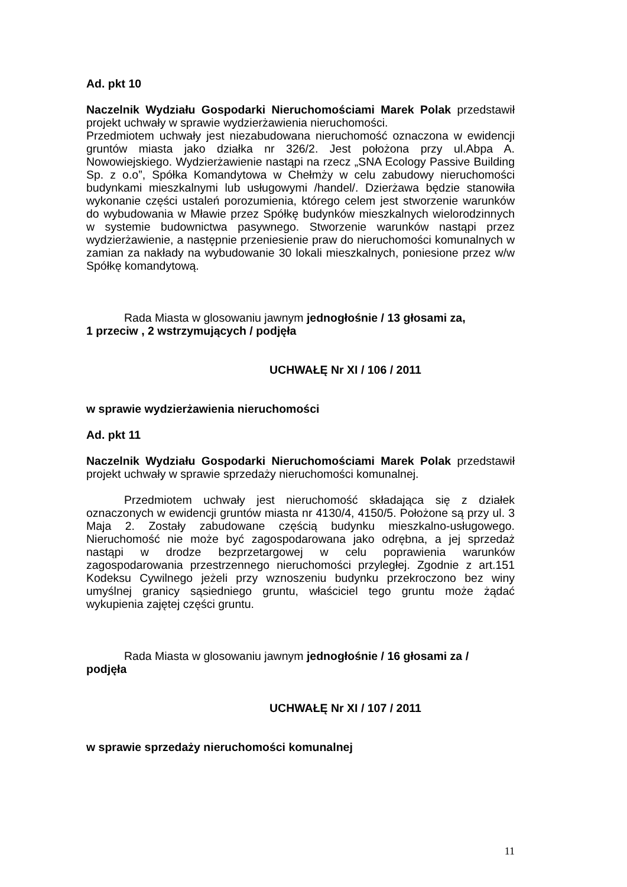Ad. pkt 10
Naczelnik Wydziału Gospodarki Nieruchomościami Marek Polak przedstawił projekt uchwały w sprawie wydzierżawienia nieruchomości.
Przedmiotem uchwały jest niezabudowana nieruchomość oznaczona w ewidencji gruntów miasta jako działka nr 326/2. Jest położona przy ul.Abpa A. Nowowiejskiego. Wydzierżawienie nastąpi na rzecz „SNA Ecology Passive Building Sp. z o.o”, Spółka Komandytowa w Chełmży w celu zabudowy nieruchomości budynkami mieszkalnymi lub usługowymi /handel/. Dzierżawa będzie stanowiła wykonanie części ustaleń porozumienia, którego celem jest stworzenie warunków do wybudowania w Mławie przez Spółkę budynków mieszkalnych wielorodzinnych w systemie budownictwa pasywnego. Stworzenie warunków nastąpi przez wydzierżawienie, a następnie przeniesienie praw do nieruchomości komunalnych w zamian za nakłady na wybudowanie 30 lokali mieszkalnych, poniesione przez w/w Spółkę komandytową.
Rada Miasta w glosowaniu jawnym jednogłośnie / 13 głosami za,
1 przeciw , 2 wstrzymujących / podjęła
UCHWAŁĘ Nr XI / 106 / 2011
w sprawie wydzierżawienia nieruchomości
Ad. pkt 11
Naczelnik Wydziału Gospodarki Nieruchomościami Marek Polak przedstawił projekt uchwały w sprawie sprzedaży nieruchomości komunalnej.
Przedmiotem uchwały jest nieruchomość składająca się z działek oznaczonych w ewidencji gruntów miasta nr 4130/4, 4150/5. Położone są przy ul. 3 Maja 2. Zostały zabudowane częścią budynku mieszkalno-usługowego. Nieruchomość nie może być zagospodarowana jako odrębna, a jej sprzedaż nastąpi w drodze bezprzetargowej w celu poprawienia warunków zagospodarowania przestrzennego nieruchomości przyległej. Zgodnie z art.151 Kodeksu Cywilnego jeżeli przy wznoszeniu budynku przekroczono bez winy umyślnej granicy sąsiedniego gruntu, właściciel tego gruntu może żądać wykupienia zajętej części gruntu.
Rada Miasta w glosowaniu jawnym jednogłośnie / 16 głosami za /
podjęła
UCHWAŁĘ Nr XI / 107 / 2011
w sprawie sprzedaży nieruchomości komunalnej
11